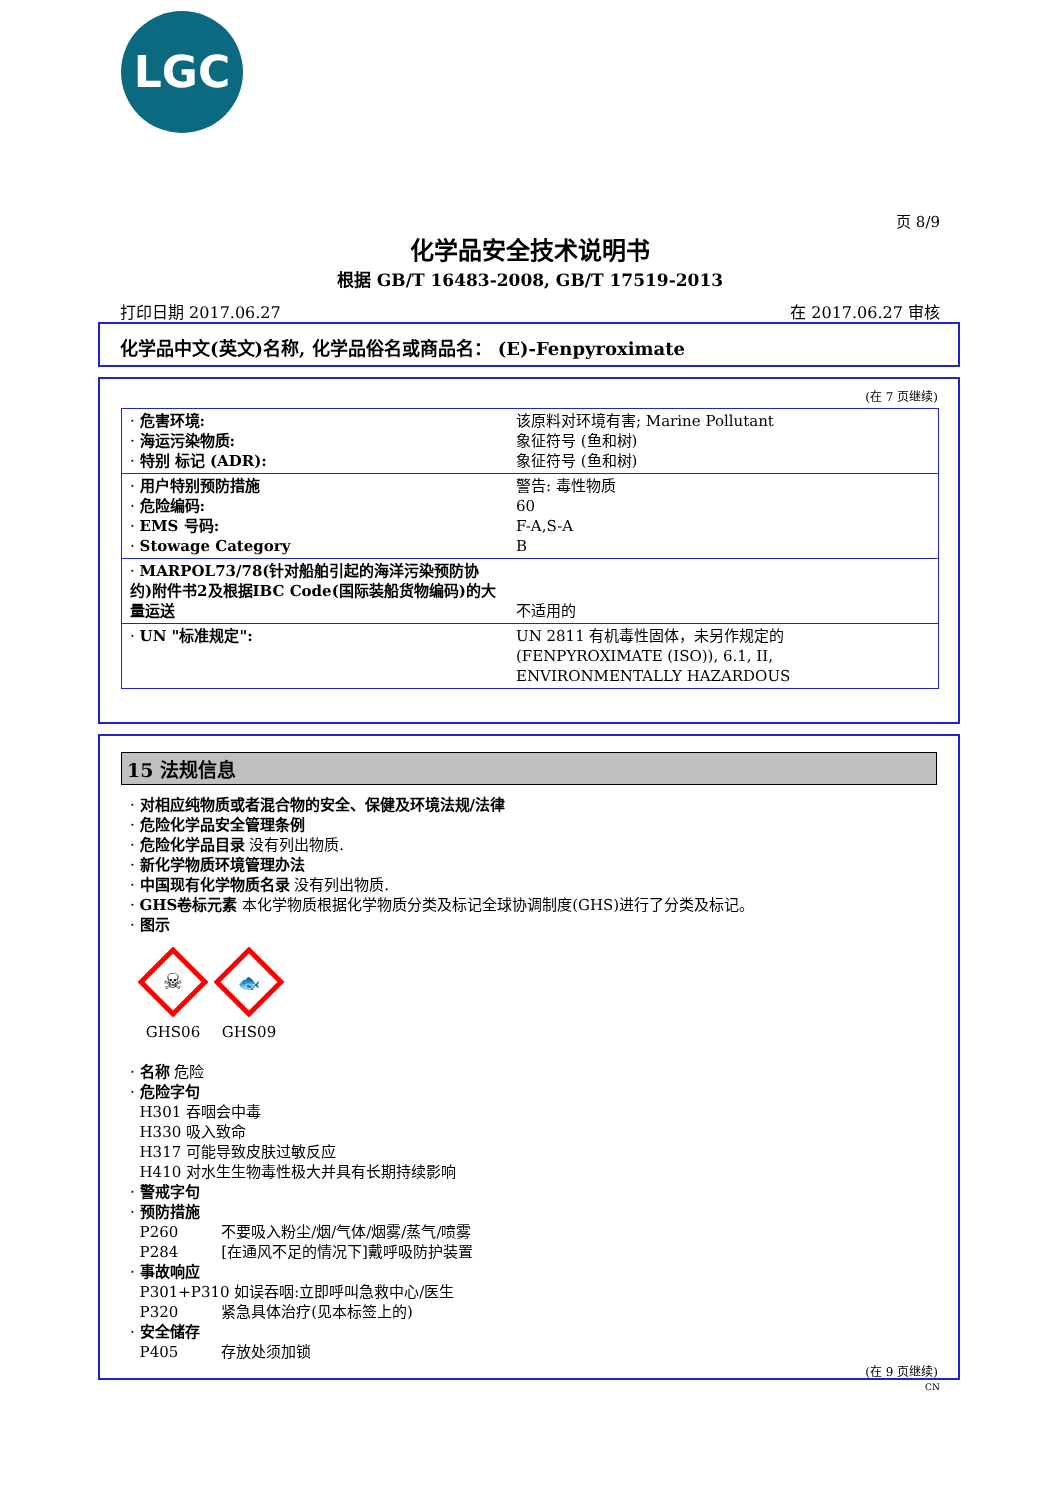LGC
页 8/9
化学品安全技术说明书
根据 GB/T 16483-2008, GB/T 17519-2013
打印日期 2017.06.27 在 2017.06.27 审核
化学品中文(英文)名称, 化学品俗名或商品名： (E)-Fenpyroximate
(在 7 页继续)
| · 危害环境: · 海运污染物质: · 特别 标记 (ADR): | 该原料对环境有害; Marine Pollutant 象征符号 (鱼和树) 象征符号 (鱼和树) |
| · 用户特别预防措施 · 危险编码: · EMS 号码: · Stowage Category | 警告: 毒性物质 60 F-A,S-A B |
| · MARPOL73/78(针对船舶引起的海洋污染预防协约)附件书2及根据IBC Code(国际装船货物编码)的大量运送 | 不适用的 |
| · UN "标准规定": | UN 2811 有机毒性固体，未另作规定的 (FENPYROXIMATE (ISO)), 6.1, II, ENVIRONMENTALLY HAZARDOUS |
15 法规信息
· 对相应纯物质或者混合物的安全、保健及环境法规/法律
· 危险化学品安全管理条例
· 危险化学品目录 没有列出物质.
· 新化学物质环境管理办法
· 中国现有化学物质名录 没有列出物质.
· GHS卷标元素 本化学物质根据化学物质分类及标记全球协调制度(GHS)进行了分类及标记。
· 图示
☠
GHS06
🐟
GHS09
· 名称 危险
· 危险字句
H301 吞咽会中毒
H330 吸入致命
H317 可能导致皮肤过敏反应
H410 对水生生物毒性极大并具有长期持续影响
· 警戒字句
· 预防措施
P260 不要吸入粉尘/烟/气体/烟雾/蒸气/喷雾
P284 [在通风不足的情况下]戴呼吸防护装置
· 事故响应
P301+P310 如误吞咽:立即呼叫急救中心/医生
P320 紧急具体治疗(见本标签上的)
· 安全储存
P405 存放处须加锁
(在 9 页继续)
CN